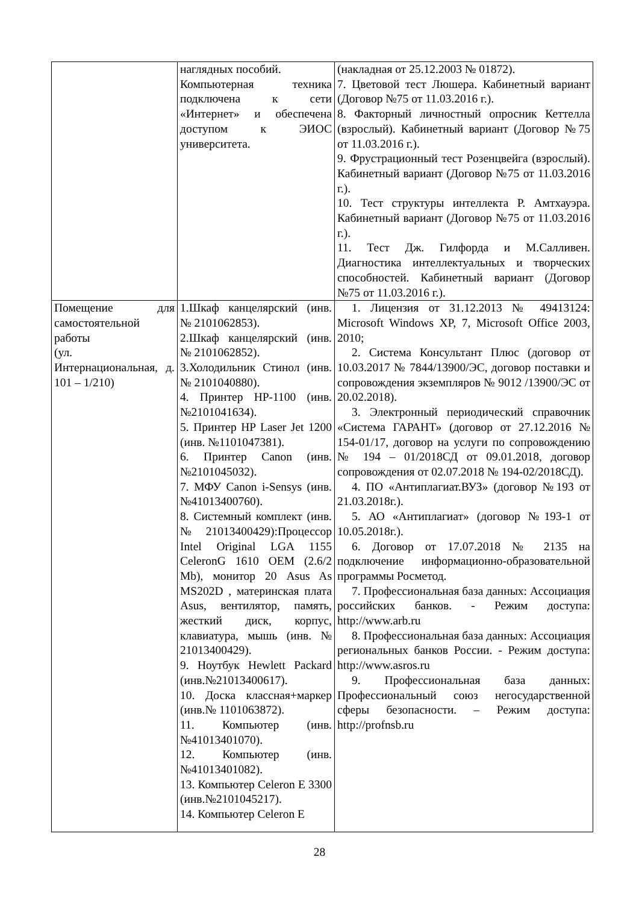| | наглядных пособий. Компьютерная техника подключена к сети «Интернет» и обеспечена доступом к ЭИОС университета. | (накладная от 25.12.2003 № 01872). 7. Цветовой тест Люшера. Кабинетный вариант (Договор №75 от 11.03.2016 г.). 8. Факторный личностный опросник Кеттелла (взрослый). Кабинетный вариант (Договор №75 от 11.03.2016 г.). 9. Фрустрационный тест Розенцвейга (взрослый). Кабинетный вариант (Договор №75 от 11.03.2016 г.). 10. Тест структуры интеллекта Р. Амтхауэра. Кабинетный вариант (Договор №75 от 11.03.2016 г.). 11. Тест Дж. Гилфорда и М.Салливен. Диагностика интеллектуальных и творческих способностей. Кабинетный вариант (Договор №75 от 11.03.2016 г.). |
| Помещение для самостоятельной работы (ул. Интернациональная, д. 101 – 1/210) | 1.Шкаф канцелярский (инв. № 2101062853). 2.Шкаф канцелярский (инв. № 2101062852). 3.Холодильник Стинол (инв. № 2101040880). 4. Принтер HP-1100 (инв. №2101041634). 5. Принтер HP Laser Jet 1200 (инв. №1101047381). 6. Принтер Canon (инв. №2101045032). 7. МФУ Canon i-Sensys (инв. №41013400760). 8. Системный комплект (инв. №21013400429):Процессор Intel Original LGA 1155 CeleronG 1610 OEM (2.6/2 Mb), монитор 20 Asus As MS202D , материнская плата Asus, вентилятор, память, жесткий диск, корпус, клавиатура, мышь (инв. № 21013400429). 9. Ноутбук Hewlett Packard (инв.№21013400617). 10. Доска классная+маркер (инв.№ 1101063872). 11. Компьютер (инв.№41013401070). 12. Компьютер (инв.№41013401082). 13. Компьютер Celeron E 3300 (инв.№2101045217). 14. Компьютер Celeron E | 1. Лицензия от 31.12.2013 № 49413124: Microsoft Windows XP, 7, Microsoft Office 2003, 2010; 2. Система Консультант Плюс (договор от 10.03.2017 № 7844/13900/ЭС, договор поставки и сопровождения экземпляров № 9012 /13900/ЭС от 20.02.2018). 3. Электронный периодический справочник «Система ГАРАНТ» (договор от 27.12.2016 № 154-01/17, договор на услуги по сопровождению № 194 – 01/2018СД от 09.01.2018, договор сопровождения от 02.07.2018 № 194-02/2018СД). 4. ПО «Антиплагиат.ВУЗ» (договор №193 от 21.03.2018г.). 5. АО «Антиплагиат» (договор №193-1 от 10.05.2018г.). 6. Договор от 17.07.2018 № 2135 на подключение информационно-образовательной программы Росметод. 7. Профессиональная база данных: Ассоциация российских банков. - Режим доступа: http://www.arb.ru 8. Профессиональная база данных: Ассоциация региональных банков России. - Режим доступа: http://www.asros.ru 9. Профессиональная база данных: Профессиональный союз негосударственной сферы безопасности. – Режим доступа: http://profnsb.ru |
28